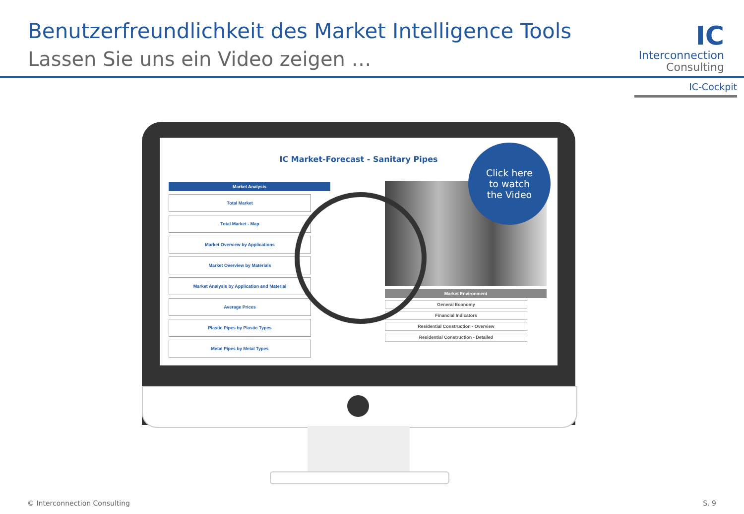Benutzerfreundlichkeit des Market Intelligence Tools
Lassen Sie uns ein Video zeigen …
IC
Interconnection
Consulting
IC-Cockpit
IC Market-Forecast - Sanitary Pipes
Market Analysis
Total Market
Total Market - Map
Market Overview by Applications
Market Overview by Materials
Market Analysis by Application and Material
Average Prices
Plastic Pipes by Plastic Types
Metal Pipes by Metal Types
Market Environment
General Economy
Financial Indicators
Residential Construction - Overview
Residential Construction - Detailed
Click here
to watch
the Video
© Interconnection Consulting S. 9